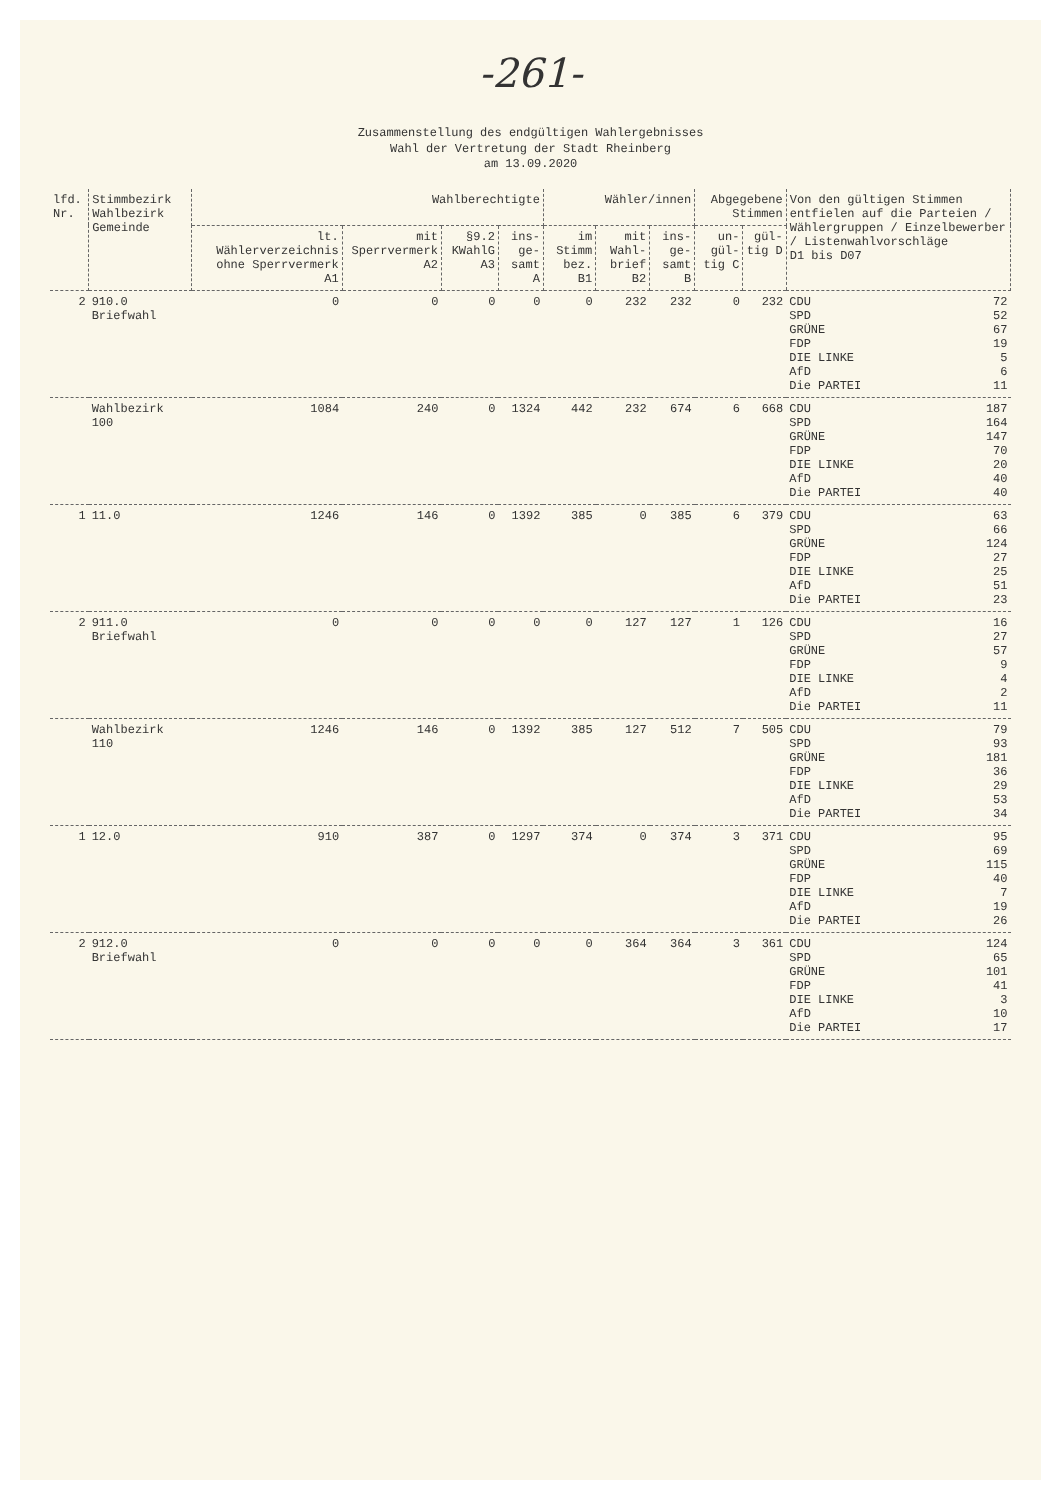-261-
Zusammenstellung des endgültigen Wahlergebnisses
Wahl der Vertretung der Stadt Rheinberg
am 13.09.2020
| lfd. Nr. | Stimmbezirk Wahlbezirk Gemeinde | Wahlberechtigte | | | | Wähler/innen | | | Abgegebene Stimmen | | Von den gültigen Stimmen entfielen auf die Parteien / Wählergruppen / Einzelbewerber / Listenwahlvorschläge D1 bis D07 |
| --- | --- | --- | --- | --- | --- | --- | --- | --- | --- | --- | --- |
| | | lt. Wählerverzeichnis ohne Sperrvermerk A1 | mit Sperrvermerk A2 | §9.2 KWahlG A3 | ins- ge- samt A | im Stimm bez. B1 | mit Wahl- brief B2 | ins- ge- samt B | un- gül- tig C | gül- tig D | |
| 2 | 910.0 Briefwahl | 0 | 0 | 0 | 0 | 0 | 232 | 232 | 0 | 232 | CDU 72 SPD 52 GRÜNE 67 FDP 19 DIE LINKE 5 AfD 6 Die PARTEI 11 |
| | Wahlbezirk 100 | 1084 | 240 | 0 | 1324 | 442 | 232 | 674 | 6 | 668 | CDU 187 SPD 164 GRÜNE 147 FDP 70 DIE LINKE 20 AfD 40 Die PARTEI 40 |
| 1 | 11.0 | 1246 | 146 | 0 | 1392 | 385 | 0 | 385 | 6 | 379 | CDU 63 SPD 66 GRÜNE 124 FDP 27 DIE LINKE 25 AfD 51 Die PARTEI 23 |
| 2 | 911.0 Briefwahl | 0 | 0 | 0 | 0 | 0 | 127 | 127 | 1 | 126 | CDU 16 SPD 27 GRÜNE 57 FDP 9 DIE LINKE 4 AfD 2 Die PARTEI 11 |
| | Wahlbezirk 110 | 1246 | 146 | 0 | 1392 | 385 | 127 | 512 | 7 | 505 | CDU 79 SPD 93 GRÜNE 181 FDP 36 DIE LINKE 29 AfD 53 Die PARTEI 34 |
| 1 | 12.0 | 910 | 387 | 0 | 1297 | 374 | 0 | 374 | 3 | 371 | CDU 95 SPD 69 GRÜNE 115 FDP 40 DIE LINKE 7 AfD 19 Die PARTEI 26 |
| 2 | 912.0 Briefwahl | 0 | 0 | 0 | 0 | 0 | 364 | 364 | 3 | 361 | CDU 124 SPD 65 GRÜNE 101 FDP 41 DIE LINKE 3 AfD 10 Die PARTEI 17 |